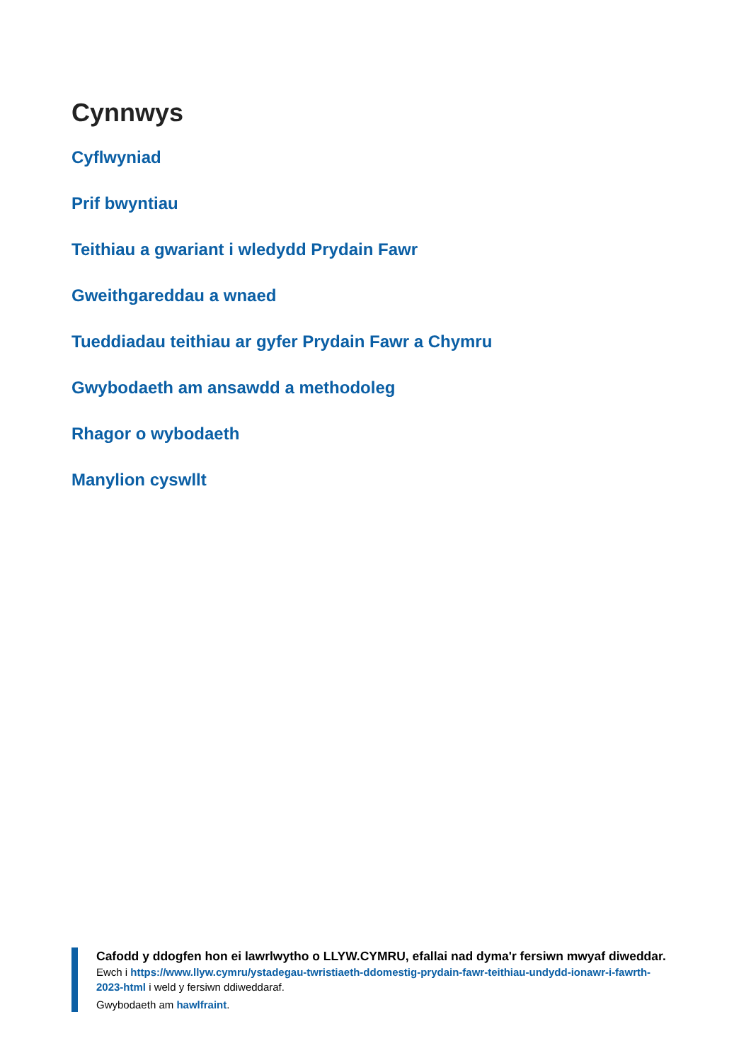Cynnwys
Cyflwyniad
Prif bwyntiau
Teithiau a gwariant i wledydd Prydain Fawr
Gweithgareddau a wnaed
Tueddiadau teithiau ar gyfer Prydain Fawr a Chymru
Gwybodaeth am ansawdd a methodoleg
Rhagor o wybodaeth
Manylion cyswllt
Cafodd y ddogfen hon ei lawrlwytho o LLYW.CYMRU, efallai nad dyma'r fersiwn mwyaf diweddar.
Ewch i https://www.llyw.cymru/ystadegau-twristiaeth-ddomestig-prydain-fawr-teithiau-undydd-ionawr-i-fawrth-2023-html i weld y fersiwn ddiweddaraf.
Gwybodaeth am hawlfraint.